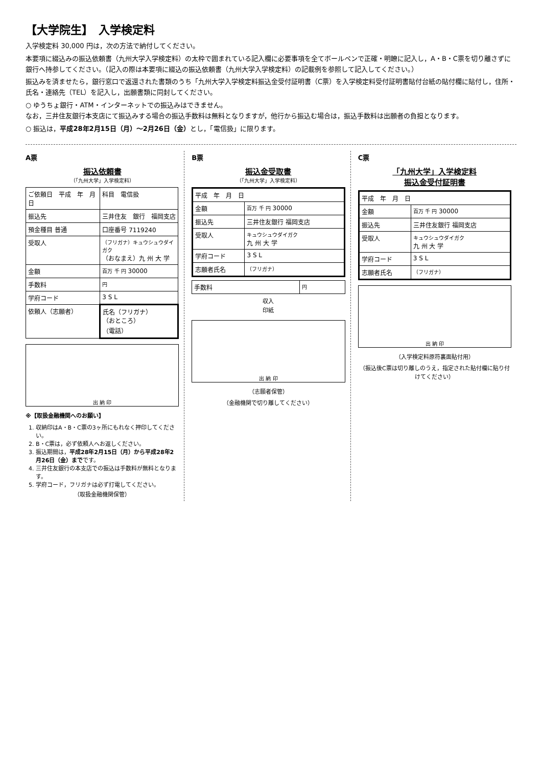【大学院生】　入学検定料
入学検定料 30,000 円は，次の方法で納付してください。
本要項に綴込みの振込依頼書（九州大学入学検定料）の太枠で囲まれている記入欄に必要事項を全てボールペンで正確・明瞭に記入し，A・B・C票を切り離さずに銀行へ持参してください。（記入の際は本要項に綴込の振込依頼書（九州大学入学検定料）の記載例を参照して記入してください。）
振込みを済ませたら，銀行窓口で返還された書類のうち「九州大学入学検定料振込金受付証明書（C票）を入学検定料受付証明書貼付台紙の貼付欄に貼付し，住所・氏名・連絡先（TEL）を記入し，出願書類に同封してください。
○ ゆうちょ銀行・ATM・インターネットでの振込みはできません。
なお，三井住友銀行本支店にて振込みする場合の振込手数料は無料となりますが，他行から振込む場合は，振込手数料は出願者の負担となります。
○ 振込は，平成28年2月15日（月）〜2月26日（金）とし，「電信扱」に限ります。
A票
振込依頼書
（「九州大学」入学検定料）
| ご依頼日 平成 年 月 日 | | 科目 電信扱 |
| 振込先 | 三井住友 銀行 福岡支店 | |
| 預金種目 普通 | 口座番号 7119240 | |
| 受取人 | （フリガナ）キュウシュウダイガク （おなまえ）九 州 大 学 | |
| 金額 | 百万 千 円 30000 | |
| 手数料 | 円 | |
| 学府コード | 3 S L | |
| 依頼人（志願者） | 氏名（フリガナ） （おところ） （電話） | |
出 納 印
※【取扱金融機関へのお願い】
1. 収納印はA・B・C票の3ヶ所にもれなく押印してください。
2. B・C票は，必ず依頼人へお返しください。
3. 振込期間は，平成28年2月15日（月）から平成28年2月26日（金）までです。
4. 三井住友銀行の本支店での振込は手数料が無料となります。
5. 学府コード，フリガナは必ず打電してください。
（取扱金融機関保管）
B票
振込金受取書
（「九州大学」入学検定料）
| 平成 年 月 日 | |
| 金額 | 百万 千 円 30000 |
| 振込先 | 三井住友銀行 福岡支店 |
| 受取人 | キュウシュウダイガク 九 州 大 学 |
| 学府コード | 3 S L |
| 志願者氏名 | （フリガナ） |
| 手数料 | 円 |
収入
印紙
出 納 印
（志願者保管）
（金融機関で切り離してください）
C票
「九州大学」入学検定料
振込金受付証明書
| 平成 年 月 日 | |
| 金額 | 百万 千 円 30000 |
| 振込先 | 三井住友銀行 福岡支店 |
| 受取人 | キュウシュウダイガク 九 州 大 学 |
| 学府コード | 3 S L |
| 志願者氏名 | （フリガナ） |
出 納 印
（入学検定料原符裏面貼付用）
（振込後C票は切り離しのうえ，指定された貼付欄に貼り付けてください）